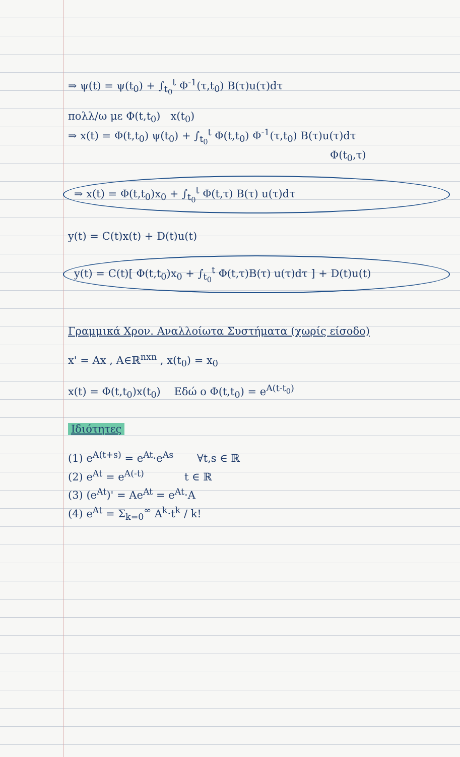⇒ ψ(t) = ψ(t<sub>0</sub>) + ∫<sub>t<sub>0</sub></sub><sup>t</sup> Φ<sup>-1</sup>(τ,t<sub>0</sub>) B(τ)u(τ)dτ
πολλ/ω με Φ(t,t<sub>0</sub>) x(t<sub>0</sub>)
⇒ x(t) = Φ(t,t<sub>0</sub>) ψ(t<sub>0</sub>) + ∫<sub>t<sub>0</sub></sub><sup>t</sup> Φ(t,t<sub>0</sub>) Φ<sup>-1</sup>(τ,t<sub>0</sub>) B(τ)u(τ)dτ
Φ(t<sub>0</sub>,τ)
⇒ x(t) = Φ(t,t<sub>0</sub>)x<sub>0</sub> + ∫<sub>t<sub>0</sub></sub><sup>t</sup> Φ(t,τ) B(τ) u(τ)dτ
y(t) = C(t)x(t) + D(t)u(t)
y(t) = C(t)[ Φ(t,t<sub>0</sub>)x<sub>0</sub> + ∫<sub>t<sub>0</sub></sub><sup>t</sup> Φ(t,τ)B(τ) u(τ)dτ ] + D(t)u(t)
Γραμμικά Χρον. Αναλλοίωτα Συστήματα (χωρίς είσοδο)
x' = Ax , A∈ℝ<sup>nxn</sup> , x(t<sub>0</sub>) = x<sub>0</sub>
x(t) = Φ(t,t<sub>0</sub>)x(t<sub>0</sub>) Εδώ ο Φ(t,t<sub>0</sub>) = e<sup>A(t-t<sub>0</sub>)</sup>
Ιδιότητες
(1) e<sup>A(t+s)</sup> = e<sup>At</sup>·e<sup>As</sup> ∀t,s ∈ ℝ
(2) e<sup>At</sup> = e<sup>A(-t)</sup> t ∈ ℝ
(3) (e<sup>At</sup>)' = Ae<sup>At</sup> = e<sup>At</sup>·A
(4) e<sup>At</sup> = Σ<sub>k=0</sub><sup>∞</sup> A<sup>k</sup>·t<sup>k</sup> / k!